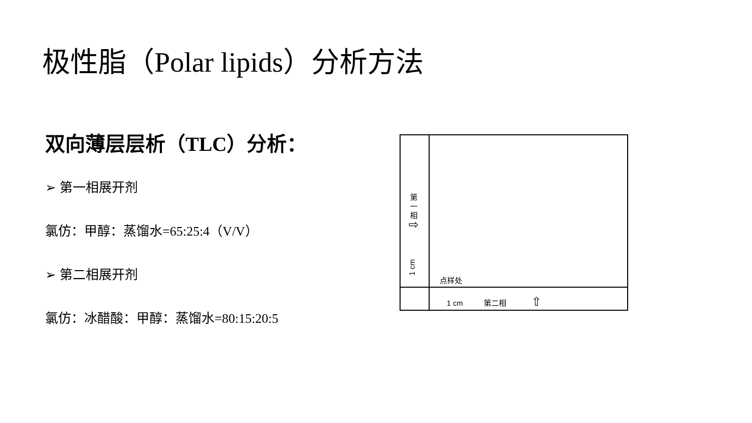极性脂（Polar lipids）分析方法
双向薄层层析（TLC）分析：
➢ 第一相展开剂
氯仿：甲醇：蒸馏水=65:25:4（V/V）
➢ 第二相展开剂
氯仿：冰醋酸：甲醇：蒸馏水=80:15:20:5
第
一
相
⇨
1 cm
点样处
1 cm 第二相 ⇧